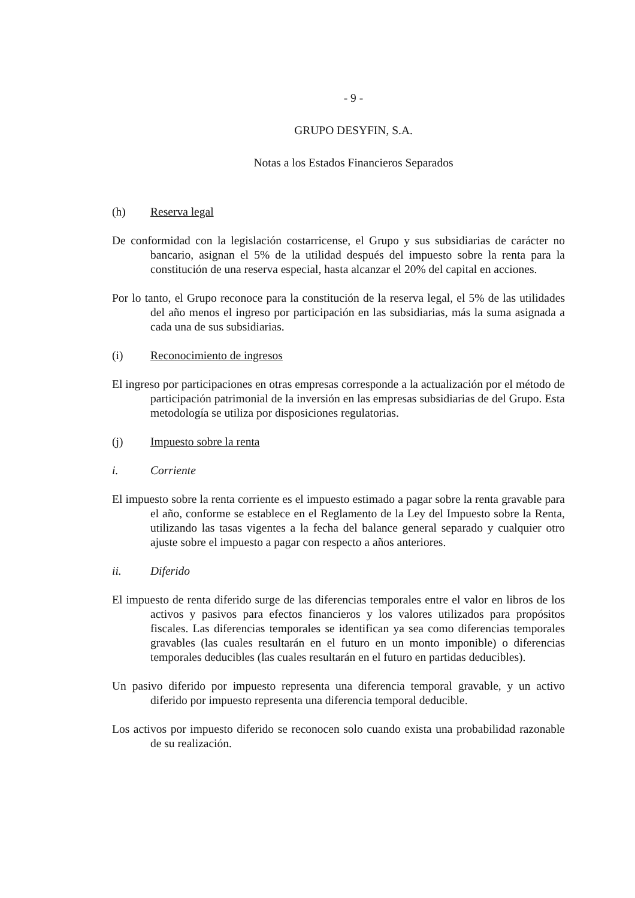- 9 -
GRUPO DESYFIN, S.A.
Notas a los Estados Financieros Separados
(h) Reserva legal
De conformidad con la legislación costarricense, el Grupo y sus subsidiarias de carácter no bancario, asignan el 5% de la utilidad después del impuesto sobre la renta para la constitución de una reserva especial, hasta alcanzar el 20% del capital en acciones.
Por lo tanto, el Grupo reconoce para la constitución de la reserva legal, el 5% de las utilidades del año menos el ingreso por participación en las subsidiarias, más la suma asignada a cada una de sus subsidiarias.
(i) Reconocimiento de ingresos
El ingreso por participaciones en otras empresas corresponde a la actualización por el método de participación patrimonial de la inversión en las empresas subsidiarias de del Grupo. Esta metodología se utiliza por disposiciones regulatorias.
(j) Impuesto sobre la renta
i. Corriente
El impuesto sobre la renta corriente es el impuesto estimado a pagar sobre la renta gravable para el año, conforme se establece en el Reglamento de la Ley del Impuesto sobre la Renta, utilizando las tasas vigentes a la fecha del balance general separado y cualquier otro ajuste sobre el impuesto a pagar con respecto a años anteriores.
ii. Diferido
El impuesto de renta diferido surge de las diferencias temporales entre el valor en libros de los activos y pasivos para efectos financieros y los valores utilizados para propósitos fiscales. Las diferencias temporales se identifican ya sea como diferencias temporales gravables (las cuales resultarán en el futuro en un monto imponible) o diferencias temporales deducibles (las cuales resultarán en el futuro en partidas deducibles).
Un pasivo diferido por impuesto representa una diferencia temporal gravable, y un activo diferido por impuesto representa una diferencia temporal deducible.
Los activos por impuesto diferido se reconocen solo cuando exista una probabilidad razonable de su realización.